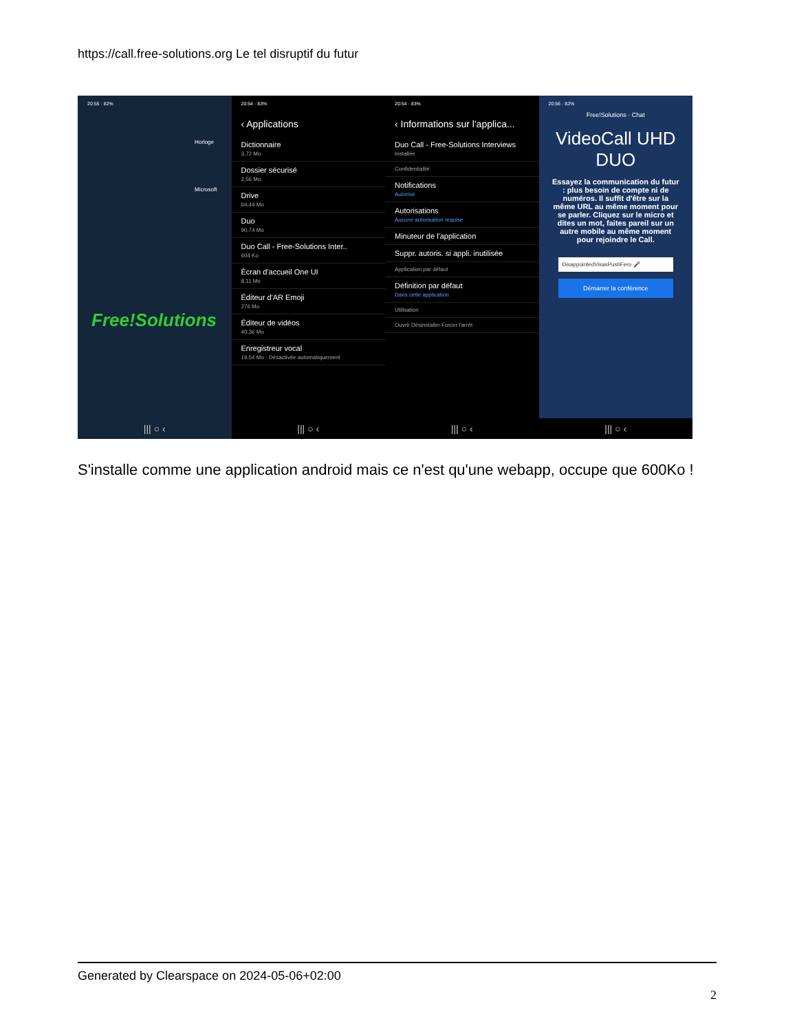https://call.free-solutions.org Le tel disruptif du futur
20:55 · 82%
Horloge
Microsoft
Free!Solutions
||| ○ ‹
20:54 · 83%
‹ Applications
Dictionnaire
3,72 Mo
Dossier sécurisé
2,56 Mo
Drive
64,44 Mo
Duo
90,74 Mo
Duo Call - Free-Solutions Inter..
604 Ko
Écran d'accueil One UI
8,11 Mo
Éditeur d'AR Emoji
276 Mo
Éditeur de vidéos
40,36 Mo
Enregistreur vocal
19,54 Mo · Désactivée automatiquement
||| ○ ‹
20:54 · 83%
‹ Informations sur l'applica...
Duo Call - Free-Solutions Interviews
Installée
Confidentialité
Notifications
Autorisé
Autorisations
Aucune autorisation requise
Minuteur de l'application
Suppr. autoris. si appli. inutilisée
Application par défaut
Définition par défaut
Dans cette application
Utilisation
Ouvrir Désinstaller Forcer l'arrêt
||| ○ ‹
20:56 · 82%
Free!Solutions · Chat
VideoCall UHD DUO
Essayez la communication du futur : plus besoin de compte ni de numéros. Il suffit d'être sur la même URL au même moment pour se parler. Cliquez sur le micro et dites un mot, faites pareil sur un autre mobile au même moment pour rejoindre le Call.
DisappointedVisasPushFero 🎤
Démarrer la conférence
||| ○ ‹
S'installe comme une application android mais ce n'est qu'une webapp, occupe que 600Ko !
Generated by Clearspace on 2024-05-06+02:00
2